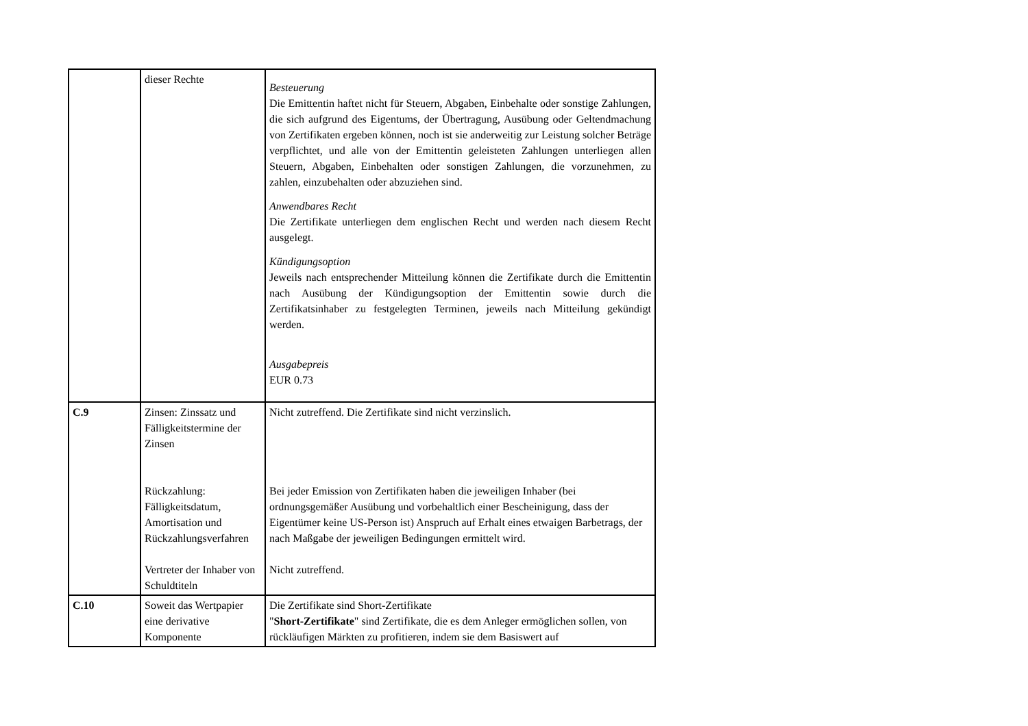| | dieser Rechte | Besteuerung Die Emittentin haftet nicht für Steuern, Abgaben, Einbehalte oder sonstige Zahlungen, die sich aufgrund des Eigentums, der Übertragung, Ausübung oder Geltendmachung von Zertifikaten ergeben können, noch ist sie anderweitig zur Leistung solcher Beträge verpflichtet, und alle von der Emittentin geleisteten Zahlungen unterliegen allen Steuern, Abgaben, Einbehalten oder sonstigen Zahlungen, die vorzunehmen, zu zahlen, einzubehalten oder abzuziehen sind. Anwendbares Recht Die Zertifikate unterliegen dem englischen Recht und werden nach diesem Recht ausgelegt. Kündigungsoption Jeweils nach entsprechender Mitteilung können die Zertifikate durch die Emittentin nach Ausübung der Kündigungsoption der Emittentin sowie durch die Zertifikatsinhaber zu festgelegten Terminen, jeweils nach Mitteilung gekündigt werden. Ausgabepreis EUR 0.73 |
| C.9 | Zinsen: Zinssatz und Fälligkeitstermine der Zinsen Rückzahlung: Fälligkeitsdatum, Amortisation und Rückzahlungsverfahren Vertreter der Inhaber von Schuldtiteln | Nicht zutreffend. Die Zertifikate sind nicht verzinslich. Bei jeder Emission von Zertifikaten haben die jeweiligen Inhaber (bei ordnungsgemäßer Ausübung und vorbehaltlich einer Bescheinigung, dass der Eigentümer keine US-Person ist) Anspruch auf Erhalt eines etwaigen Barbetrags, der nach Maßgabe der jeweiligen Bedingungen ermittelt wird. Nicht zutreffend. |
| C.10 | Soweit das Wertpapier eine derivative Komponente | Die Zertifikate sind Short-Zertifikate " Short-Zertifikate " sind Zertifikate, die es dem Anleger ermöglichen sollen, von rückläufigen Märkten zu profitieren, indem sie dem Basiswert auf |